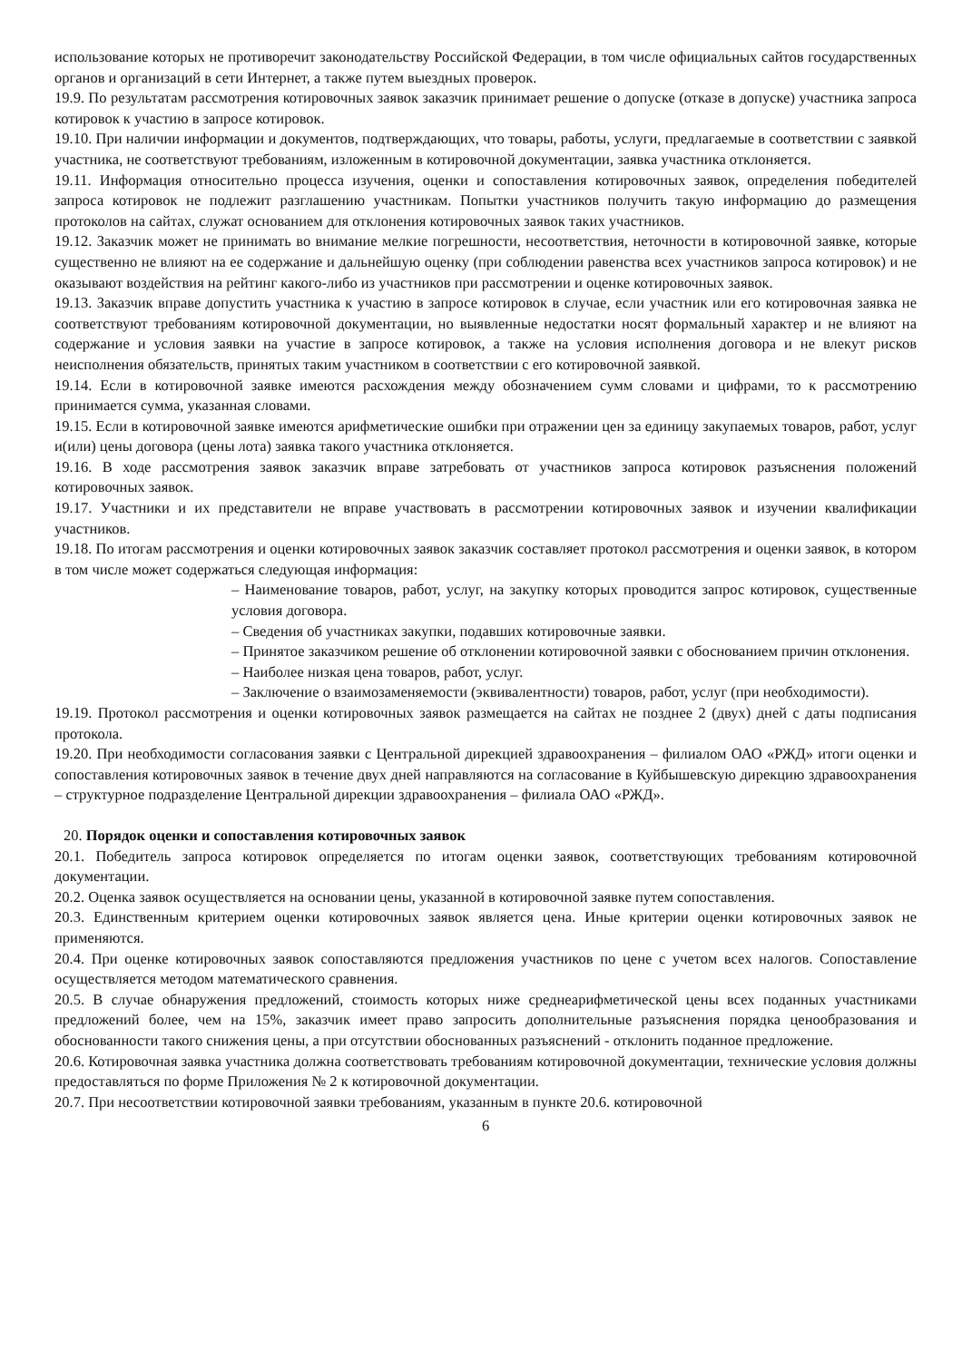использование которых не противоречит законодательству Российской Федерации, в том числе официальных сайтов государственных органов и организаций в сети Интернет, а также путем выездных проверок.
19.9. По результатам рассмотрения котировочных заявок заказчик принимает решение о допуске (отказе в допуске) участника запроса котировок к участию в запросе котировок.
19.10. При наличии информации и документов, подтверждающих, что товары, работы, услуги, предлагаемые в соответствии с заявкой участника, не соответствуют требованиям, изложенным в котировочной документации, заявка участника отклоняется.
19.11. Информация относительно процесса изучения, оценки и сопоставления котировочных заявок, определения победителей запроса котировок не подлежит разглашению участникам. Попытки участников получить такую информацию до размещения протоколов на сайтах, служат основанием для отклонения котировочных заявок таких участников.
19.12. Заказчик может не принимать во внимание мелкие погрешности, несоответствия, неточности в котировочной заявке, которые существенно не влияют на ее содержание и дальнейшую оценку (при соблюдении равенства всех участников запроса котировок) и не оказывают воздействия на рейтинг какого-либо из участников при рассмотрении и оценке котировочных заявок.
19.13. Заказчик вправе допустить участника к участию в запросе котировок в случае, если участник или его котировочная заявка не соответствуют требованиям котировочной документации, но выявленные недостатки носят формальный характер и не влияют на содержание и условия заявки на участие в запросе котировок, а также на условия исполнения договора и не влекут рисков неисполнения обязательств, принятых таким участником в соответствии с его котировочной заявкой.
19.14. Если в котировочной заявке имеются расхождения между обозначением сумм словами и цифрами, то к рассмотрению принимается сумма, указанная словами.
19.15. Если в котировочной заявке имеются арифметические ошибки при отражении цен за единицу закупаемых товаров, работ, услуг и(или) цены договора (цены лота) заявка такого участника отклоняется.
19.16. В ходе рассмотрения заявок заказчик вправе затребовать от участников запроса котировок разъяснения положений котировочных заявок.
19.17. Участники и их представители не вправе участвовать в рассмотрении котировочных заявок и изучении квалификации участников.
19.18. По итогам рассмотрения и оценки котировочных заявок заказчик составляет протокол рассмотрения и оценки заявок, в котором в том числе может содержаться следующая информация:
– Наименование товаров, работ, услуг, на закупку которых проводится запрос котировок, существенные условия договора.
– Сведения об участниках закупки, подавших котировочные заявки.
– Принятое заказчиком решение об отклонении котировочной заявки с обоснованием причин отклонения.
– Наиболее низкая цена товаров, работ, услуг.
– Заключение о взаимозаменяемости (эквивалентности) товаров, работ, услуг (при необходимости).
19.19. Протокол рассмотрения и оценки котировочных заявок размещается на сайтах не позднее 2 (двух) дней с даты подписания протокола.
19.20. При необходимости согласования заявки с Центральной дирекцией здравоохранения – филиалом ОАО «РЖД» итоги оценки и сопоставления котировочных заявок в течение двух дней направляются на согласование в Куйбышевскую дирекцию здравоохранения – структурное подразделение Центральной дирекции здравоохранения – филиала ОАО «РЖД».
20. Порядок оценки и сопоставления котировочных заявок
20.1. Победитель запроса котировок определяется по итогам оценки заявок, соответствующих требованиям котировочной документации.
20.2. Оценка заявок осуществляется на основании цены, указанной в котировочной заявке путем сопоставления.
20.3. Единственным критерием оценки котировочных заявок является цена. Иные критерии оценки котировочных заявок не применяются.
20.4. При оценке котировочных заявок сопоставляются предложения участников по цене с учетом всех налогов. Сопоставление осуществляется методом математического сравнения.
20.5. В случае обнаружения предложений, стоимость которых ниже среднеарифметической цены всех поданных участниками предложений более, чем на 15%, заказчик имеет право запросить дополнительные разъяснения порядка ценообразования и обоснованности такого снижения цены, а при отсутствии обоснованных разъяснений - отклонить поданное предложение.
20.6. Котировочная заявка участника должна соответствовать требованиям котировочной документации, технические условия должны предоставляться по форме Приложения № 2 к котировочной документации.
20.7. При несоответствии котировочной заявки требованиям, указанным в пункте 20.6. котировочной
6